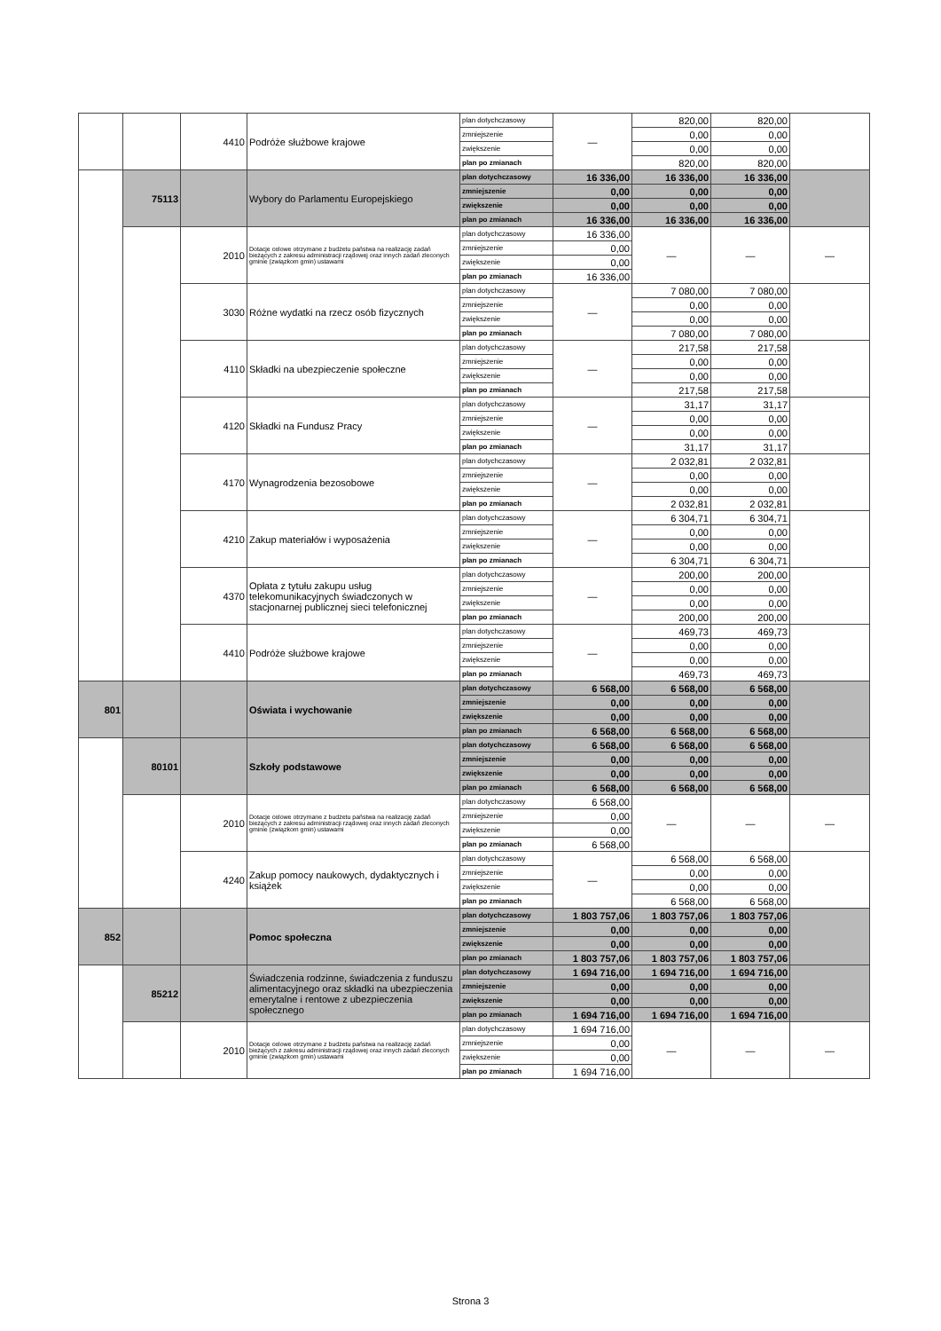| | | 4410 | Podróże służbowe krajowe | plan dotychczasowy | — | 820,00 | 820,00 | |
| | | | | zmniejszenie | | 0,00 | 0,00 | |
| | | | | zwiększenie | | 0,00 | 0,00 | |
| | | | | plan po zmianach | | 820,00 | 820,00 | |
| | 75113 | | Wybory do Parlamentu Europejskiego | plan dotychczasowy | 16 336,00 | 16 336,00 | 16 336,00 | |
| | | | | zmniejszenie | 0,00 | 0,00 | 0,00 | |
| | | | | zwiększenie | 0,00 | 0,00 | 0,00 | |
| | | | | plan po zmianach | 16 336,00 | 16 336,00 | 16 336,00 | |
| | | 2010 | Dotacje celowe otrzymane z budżetu państwa na realizację zadań bieżących z zakresu administracji rządowej oraz innych zadań zleconych gminie (związkom gmin) ustawami | plan dotychczasowy | 16 336,00 | — | — | — |
| | | | | zmniejszenie | 0,00 | | | |
| | | | | zwiększenie | 0,00 | | | |
| | | | | plan po zmianach | 16 336,00 | | | |
| | | 3030 | Różne wydatki na rzecz osób fizycznych | plan dotychczasowy | — | 7 080,00 | 7 080,00 | |
| | | | | zmniejszenie | | 0,00 | 0,00 | |
| | | | | zwiększenie | | 0,00 | 0,00 | |
| | | | | plan po zmianach | | 7 080,00 | 7 080,00 | |
| | | 4110 | Składki na ubezpieczenie społeczne | plan dotychczasowy | — | 217,58 | 217,58 | |
| | | | | zmniejszenie | | 0,00 | 0,00 | |
| | | | | zwiększenie | | 0,00 | 0,00 | |
| | | | | plan po zmianach | | 217,58 | 217,58 | |
| | | 4120 | Składki na Fundusz Pracy | plan dotychczasowy | — | 31,17 | 31,17 | |
| | | | | zmniejszenie | | 0,00 | 0,00 | |
| | | | | zwiększenie | | 0,00 | 0,00 | |
| | | | | plan po zmianach | | 31,17 | 31,17 | |
| | | 4170 | Wynagrodzenia bezosobowe | plan dotychczasowy | — | 2 032,81 | 2 032,81 | |
| | | | | zmniejszenie | | 0,00 | 0,00 | |
| | | | | zwiększenie | | 0,00 | 0,00 | |
| | | | | plan po zmianach | | 2 032,81 | 2 032,81 | |
| | | 4210 | Zakup materiałów i wyposażenia | plan dotychczasowy | — | 6 304,71 | 6 304,71 | |
| | | | | zmniejszenie | | 0,00 | 0,00 | |
| | | | | zwiększenie | | 0,00 | 0,00 | |
| | | | | plan po zmianach | | 6 304,71 | 6 304,71 | |
| | | 4370 | Opłata z tytułu zakupu usług telekomunikacyjnych świadczonych w stacjonarnej publicznej sieci telefonicznej | plan dotychczasowy | — | 200,00 | 200,00 | |
| | | | | zmniejszenie | | 0,00 | 0,00 | |
| | | | | zwiększenie | | 0,00 | 0,00 | |
| | | | | plan po zmianach | | 200,00 | 200,00 | |
| | | 4410 | Podróże służbowe krajowe | plan dotychczasowy | — | 469,73 | 469,73 | |
| | | | | zmniejszenie | | 0,00 | 0,00 | |
| | | | | zwiększenie | | 0,00 | 0,00 | |
| | | | | plan po zmianach | | 469,73 | 469,73 | |
| 801 | | | Oświata i wychowanie | plan dotychczasowy | 6 568,00 | 6 568,00 | 6 568,00 | |
| | | | | zmniejszenie | 0,00 | 0,00 | 0,00 | |
| | | | | zwiększenie | 0,00 | 0,00 | 0,00 | |
| | | | | plan po zmianach | 6 568,00 | 6 568,00 | 6 568,00 | |
| | 80101 | | Szkoły podstawowe | plan dotychczasowy | 6 568,00 | 6 568,00 | 6 568,00 | |
| | | | | zmniejszenie | 0,00 | 0,00 | 0,00 | |
| | | | | zwiększenie | 0,00 | 0,00 | 0,00 | |
| | | | | plan po zmianach | 6 568,00 | 6 568,00 | 6 568,00 | |
| | | 2010 | Dotacje celowe otrzymane z budżetu państwa na realizację zadań bieżących z zakresu administracji rządowej oraz innych zadań zleconych gminie (związkom gmin) ustawami | plan dotychczasowy | 6 568,00 | — | — | — |
| | | | | zmniejszenie | 0,00 | | | |
| | | | | zwiększenie | 0,00 | | | |
| | | | | plan po zmianach | 6 568,00 | | | |
| | | 4240 | Zakup pomocy naukowych, dydaktycznych i książek | plan dotychczasowy | — | 6 568,00 | 6 568,00 | |
| | | | | zmniejszenie | | 0,00 | 0,00 | |
| | | | | zwiększenie | | 0,00 | 0,00 | |
| | | | | plan po zmianach | | 6 568,00 | 6 568,00 | |
| 852 | | | Pomoc społeczna | plan dotychczasowy | 1 803 757,06 | 1 803 757,06 | 1 803 757,06 | |
| | | | | zmniejszenie | 0,00 | 0,00 | 0,00 | |
| | | | | zwiększenie | 0,00 | 0,00 | 0,00 | |
| | | | | plan po zmianach | 1 803 757,06 | 1 803 757,06 | 1 803 757,06 | |
| | 85212 | | Świadczenia rodzinne, świadczenia z funduszu alimentacyjnego oraz składki na ubezpieczenia emerytalne i rentowe z ubezpieczenia społecznego | plan dotychczasowy | 1 694 716,00 | 1 694 716,00 | 1 694 716,00 | |
| | | | | zmniejszenie | 0,00 | 0,00 | 0,00 | |
| | | | | zwiększenie | 0,00 | 0,00 | 0,00 | |
| | | | | plan po zmianach | 1 694 716,00 | 1 694 716,00 | 1 694 716,00 | |
| | | 2010 | Dotacje celowe otrzymane z budżetu państwa na realizację zadań bieżących z zakresu administracji rządowej oraz innych zadań zleconych gminie (związkom gmin) ustawami | plan dotychczasowy | 1 694 716,00 | — | — | — |
| | | | | zmniejszenie | 0,00 | | | |
| | | | | zwiększenie | 0,00 | | | |
| | | | | plan po zmianach | 1 694 716,00 | | | |
Strona 3